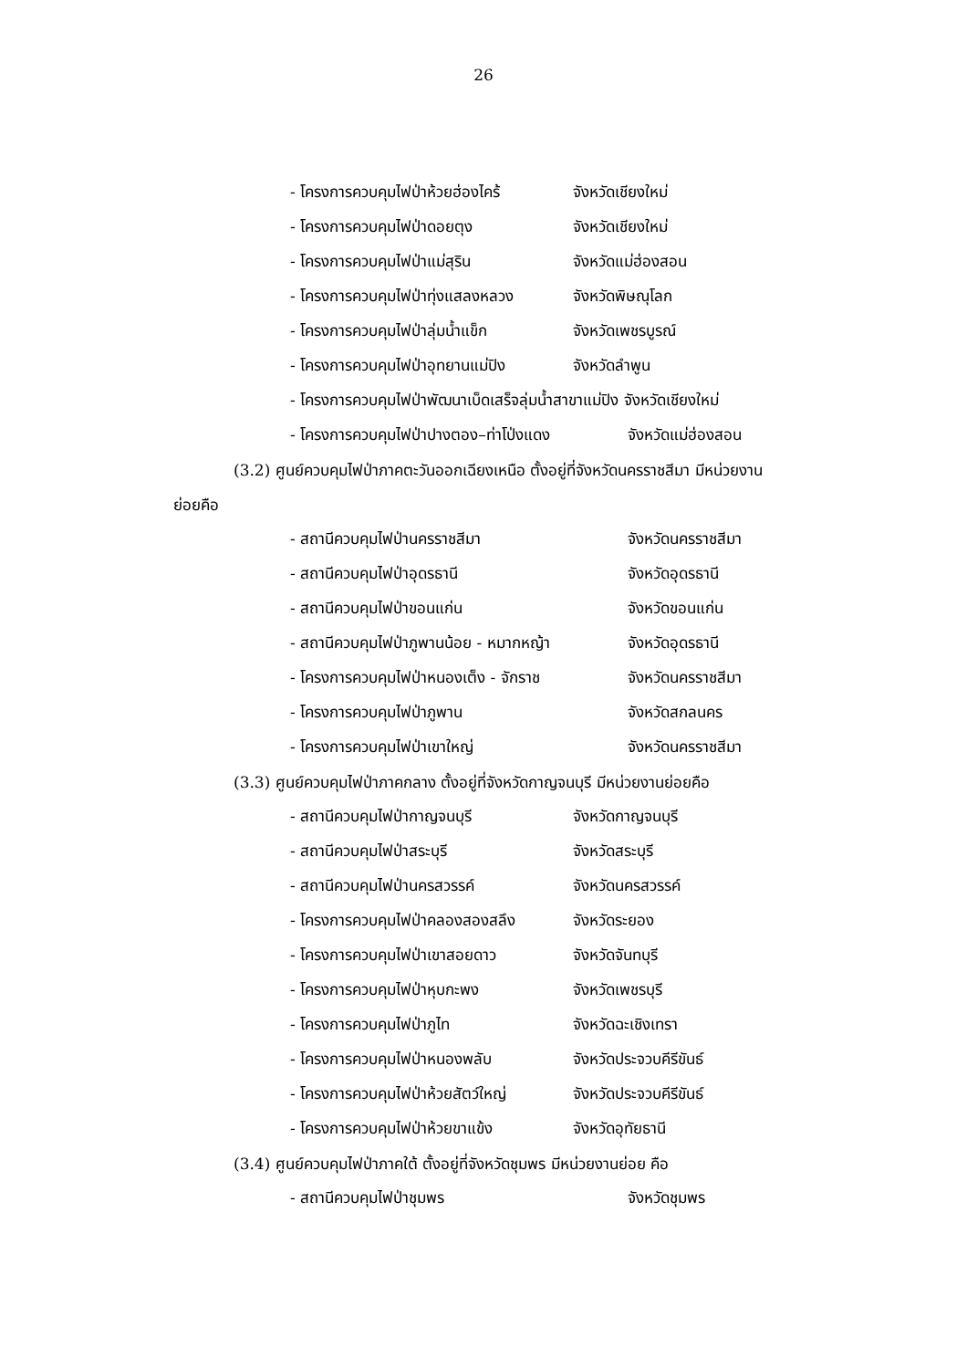26
- โครงการควบคุมไฟป่าห้วยฮ่องไคร้ จังหวัดเชียงใหม่
- โครงการควบคุมไฟป่าดอยตุง จังหวัดเชียงใหม่
- โครงการควบคุมไฟป่าแม่สุริน จังหวัดแม่ฮ่องสอน
- โครงการควบคุมไฟป่าทุ่งแสลงหลวง จังหวัดพิษณุโลก
- โครงการควบคุมไฟป่าลุ่มน้ำแข็ก จังหวัดเพชรบูรณ์
- โครงการควบคุมไฟป่าอุทยานแม่ปิง จังหวัดลำพูน
- โครงการควบคุมไฟป่าพัฒนาเบ็ดเสร็จลุ่มน้ำสาขาแม่ปิง จังหวัดเชียงใหม่
- โครงการควบคุมไฟป่าปางตอง–ท่าโป่งแดง จังหวัดแม่ฮ่องสอน
(3.2) ศูนย์ควบคุมไฟป่าภาคตะวันออกเฉียงเหนือ ตั้งอยู่ที่จังหวัดนครราชสีมา มีหน่วยงาน
ย่อยคือ
- สถานีควบคุมไฟป่านครราชสีมา จังหวัดนครราชสีมา
- สถานีควบคุมไฟป่าอุดรธานี จังหวัดอุดรธานี
- สถานีควบคุมไฟป่าขอนแก่น จังหวัดขอนแก่น
- สถานีควบคุมไฟป่าภูพานน้อย - หมากหญ้า จังหวัดอุดรธานี
- โครงการควบคุมไฟป่าหนองเต็ง - จักราช จังหวัดนครราชสีมา
- โครงการควบคุมไฟป่าภูพาน จังหวัดสกลนคร
- โครงการควบคุมไฟป่าเขาใหญ่ จังหวัดนครราชสีมา
(3.3) ศูนย์ควบคุมไฟป่าภาคกลาง ตั้งอยู่ที่จังหวัดกาญจนบุรี มีหน่วยงานย่อยคือ
- สถานีควบคุมไฟป่ากาญจนบุรี จังหวัดกาญจนบุรี
- สถานีควบคุมไฟป่าสระบุรี จังหวัดสระบุรี
- สถานีควบคุมไฟป่านครสวรรค์ จังหวัดนครสวรรค์
- โครงการควบคุมไฟป่าคลองสองสลึง จังหวัดระยอง
- โครงการควบคุมไฟป่าเขาสอยดาว จังหวัดจันทบุรี
- โครงการควบคุมไฟป่าหุบกะพง จังหวัดเพชรบุรี
- โครงการควบคุมไฟป่าภูไท จังหวัดฉะเชิงเทรา
- โครงการควบคุมไฟป่าหนองพลับ จังหวัดประจวบคีรีขันธ์
- โครงการควบคุมไฟป่าห้วยสัตว์ใหญ่ จังหวัดประจวบคีรีขันธ์
- โครงการควบคุมไฟป่าห้วยขาแข้ง จังหวัดอุทัยธานี
(3.4) ศูนย์ควบคุมไฟป่าภาคใต้ ตั้งอยู่ที่จังหวัดชุมพร มีหน่วยงานย่อย คือ
- สถานีควบคุมไฟป่าชุมพร จังหวัดชุมพร